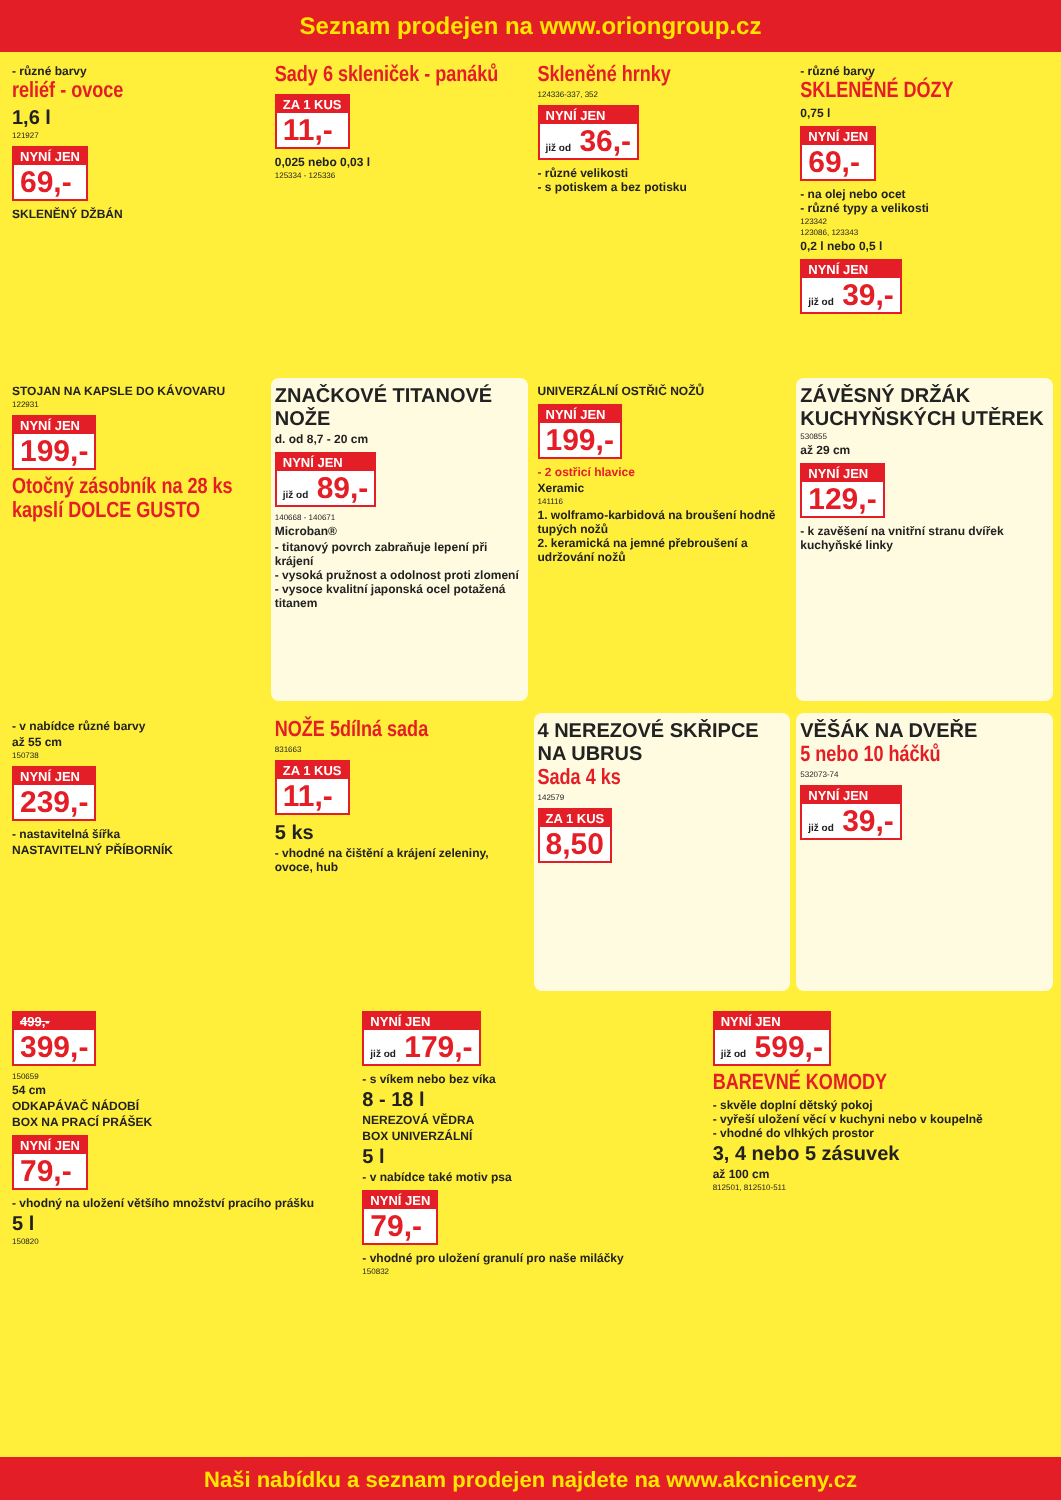Seznam prodejen na www.oriongroup.cz
- různé barvy
reliéf - ovoce
1,6 l
121927
NYNÍ JEN 69,-
SKLENĚNÝ DŽBÁN
Sady 6 skleniček - panáků
ZA 1 KUS 11,-
0,025 nebo 0,03 l
125334 - 125336
Skleněné hrnky
124336-337, 352
NYNÍ JEN již od 36,-
- různé velikosti
- s potiskem a bez potisku
- různé barvy
SKLENĚNÉ DÓZY
0,75 l
NYNÍ JEN 69,-
- na olej nebo ocet
- různé typy a velikosti
123342
123086, 123343
0,2 l nebo 0,5 l
NYNÍ JEN již od 39,-
STOJAN NA KAPSLE DO KÁVOVARU
122931
NYNÍ JEN 199,-
Otočný zásobník na 28 ks kapslí DOLCE GUSTO
ZNAČKOVÉ TITANOVÉ NOŽE
d. od 8,7 - 20 cm
NYNÍ JEN již od 89,-
140668 - 140671
Microban®
- titanový povrch zabraňuje lepení při krájení
- vysoká pružnost a odolnost proti zlomení
- vysoce kvalitní japonská ocel potažená titanem
UNIVERZÁLNÍ OSTŘIČ NOŽŮ
NYNÍ JEN 199,-
- 2 ostřicí hlavice
Xeramic
141116
1. wolframo-karbidová na broušení hodně tupých nožů
2. keramická na jemné přebroušení a udržování nožů
ZÁVĚSNÝ DRŽÁK KUCHYŇSKÝCH UTĚREK
530855
až 29 cm
NYNÍ JEN 129,-
- k zavěšení na vnitřní stranu dvířek kuchyňské linky
- v nabídce různé barvy
až 55 cm
150738
NYNÍ JEN 239,-
- nastavitelná šířka
NASTAVITELNÝ PŘÍBORNÍK
NOŽE 5dílná sada
831663
ZA 1 KUS 11,-
5 ks
- vhodné na čištění a krájení zeleniny, ovoce, hub
4 NEREZOVÉ SKŘIPCE NA UBRUS
Sada 4 ks
142579
ZA 1 KUS 8,50
VĚŠÁK NA DVEŘE
5 nebo 10 háčků
532073-74
NYNÍ JEN již od 39,-
499,- 399,-
150659
54 cm
ODKAPÁVAČ NÁDOBÍ
BOX NA PRACÍ PRÁŠEK
NYNÍ JEN 79,-
- vhodný na uložení většího množství pracího prášku
5 l
150820
NYNÍ JEN již od 179,-
- s víkem nebo bez víka
8 - 18 l
NEREZOVÁ VĚDRA
BOX UNIVERZÁLNÍ
5 l
- v nabídce také motiv psa
NYNÍ JEN 79,-
- vhodné pro uložení granulí pro naše miláčky
150832
NYNÍ JEN již od 599,-
BAREVNÉ KOMODY
- skvěle doplní dětský pokoj
- vyřeší uložení věcí v kuchyni nebo v koupelně
- vhodné do vlhkých prostor
3, 4 nebo 5 zásuvek
až 100 cm
812501, 812510-511
Naši nabídku a seznam prodejen najdete na www.akcniceny.cz